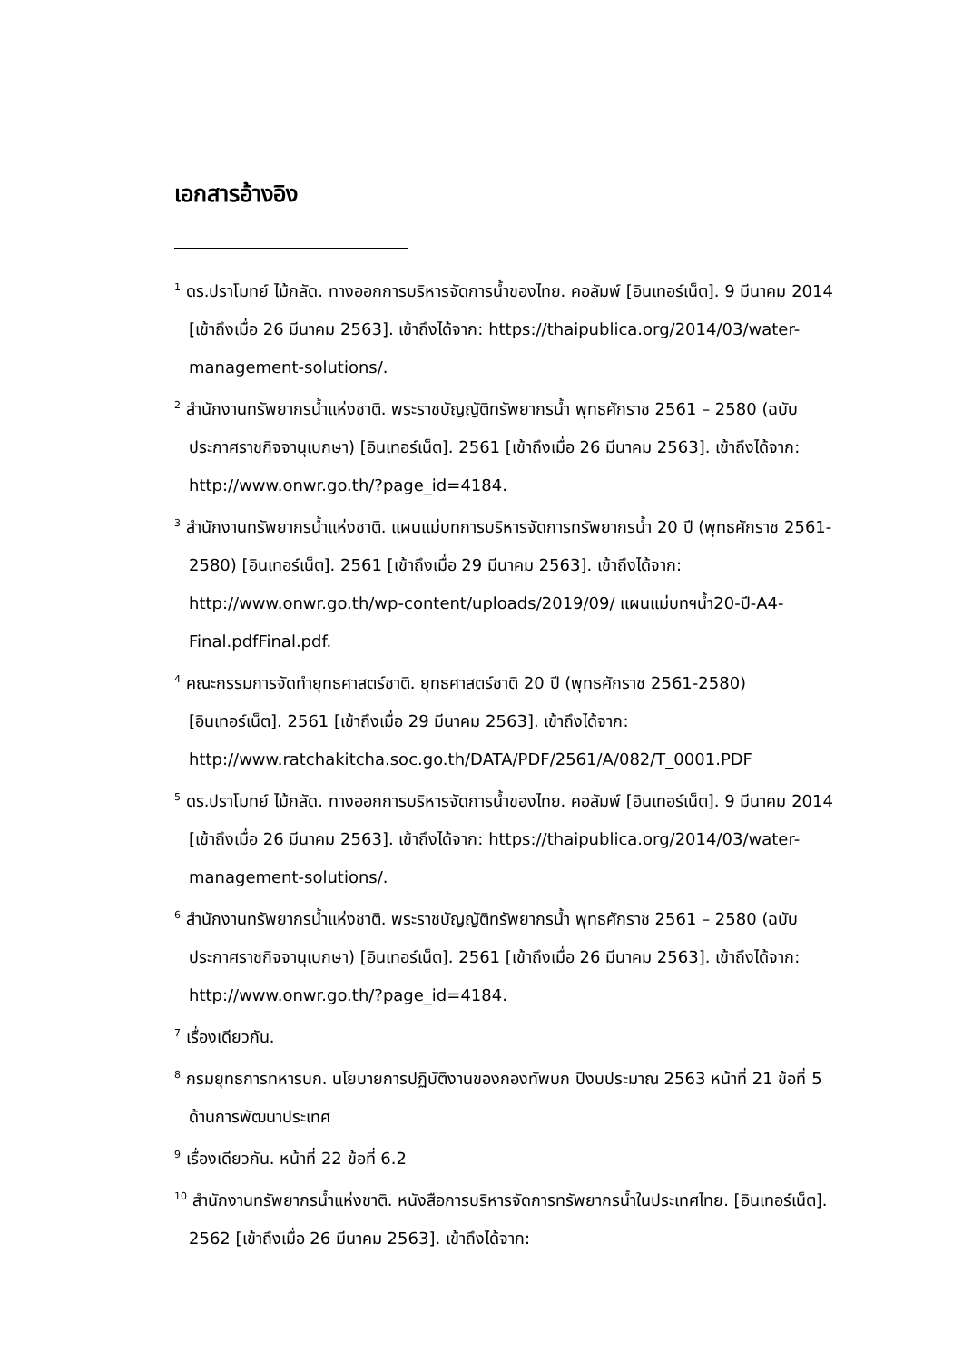เอกสารอ้างอิง
<sup>1</sup> ดร.ปราโมทย์ ไม้กลัด. ทางออกการบริหารจัดการน้ำของไทย. คอลัมพ์ [อินเทอร์เน็ต]. 9 มีนาคม 2014 [เข้าถึงเมื่อ 26 มีนาคม 2563]. เข้าถึงได้จาก: https://thaipublica.org/2014/03/water-management-solutions/.
<sup>2</sup> สำนักงานทรัพยากรน้ำแห่งชาติ. พระราชบัญญัติทรัพยากรน้ำ พุทธศักราช 2561 – 2580 (ฉบับประกาศราชกิจจานุเบกษา) [อินเทอร์เน็ต]. 2561 [เข้าถึงเมื่อ 26 มีนาคม 2563]. เข้าถึงได้จาก: http://www.onwr.go.th/?page_id=4184.
<sup>3</sup> สำนักงานทรัพยากรน้ำแห่งชาติ. แผนแม่บทการบริหารจัดการทรัพยากรน้ำ 20 ปี (พุทธศักราช 2561-2580) [อินเทอร์เน็ต]. 2561 [เข้าถึงเมื่อ 29 มีนาคม 2563]. เข้าถึงได้จาก: http://www.onwr.go.th/wp-content/uploads/2019/09/ แผนแม่บทฯน้ำ20-ปี-A4-Final.pdfFinal.pdf.
<sup>4</sup> คณะกรรมการจัดทำยุทธศาสตร์ชาติ. ยุทธศาสตร์ชาติ 20 ปี (พุทธศักราช 2561-2580) [อินเทอร์เน็ต]. 2561 [เข้าถึงเมื่อ 29 มีนาคม 2563]. เข้าถึงได้จาก: http://www.ratchakitcha.soc.go.th/DATA/PDF/2561/A/082/T_0001.PDF
<sup>5</sup> ดร.ปราโมทย์ ไม้กลัด. ทางออกการบริหารจัดการน้ำของไทย. คอลัมพ์ [อินเทอร์เน็ต]. 9 มีนาคม 2014 [เข้าถึงเมื่อ 26 มีนาคม 2563]. เข้าถึงได้จาก: https://thaipublica.org/2014/03/water-management-solutions/.
<sup>6</sup> สำนักงานทรัพยากรน้ำแห่งชาติ. พระราชบัญญัติทรัพยากรน้ำ พุทธศักราช 2561 – 2580 (ฉบับประกาศราชกิจจานุเบกษา) [อินเทอร์เน็ต]. 2561 [เข้าถึงเมื่อ 26 มีนาคม 2563]. เข้าถึงได้จาก: http://www.onwr.go.th/?page_id=4184.
<sup>7</sup> เรื่องเดียวกัน.
<sup>8</sup> กรมยุทธการทหารบก. นโยบายการปฏิบัติงานของกองทัพบก ปีงบประมาณ 2563 หน้าที่ 21 ข้อที่ 5 ด้านการพัฒนาประเทศ
<sup>9</sup> เรื่องเดียวกัน. หน้าที่ 22 ข้อที่ 6.2
<sup>10</sup> สำนักงานทรัพยากรน้ำแห่งชาติ. หนังสือการบริหารจัดการทรัพยากรน้ำในประเทศไทย. [อินเทอร์เน็ต]. 2562 [เข้าถึงเมื่อ 26 มีนาคม 2563]. เข้าถึงได้จาก: